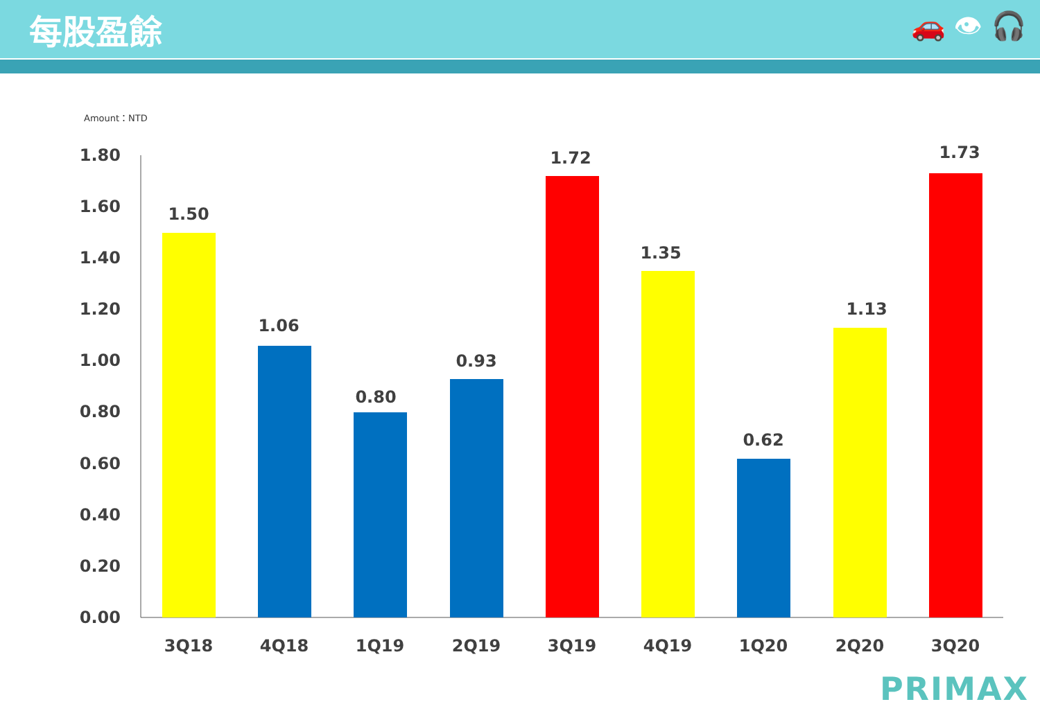每股盈餘
🚗 👁 🎧
Amount：NTD
1.80
1.60
1.40
1.20
1.00
0.80
0.60
0.40
0.20
0.00
1.50
1.06
0.80
0.93
1.72
1.35
0.62
1.13
1.73
3Q18
4Q18
1Q19
2Q19
3Q19
4Q19
1Q20
2Q20
3Q20
PRIMAX